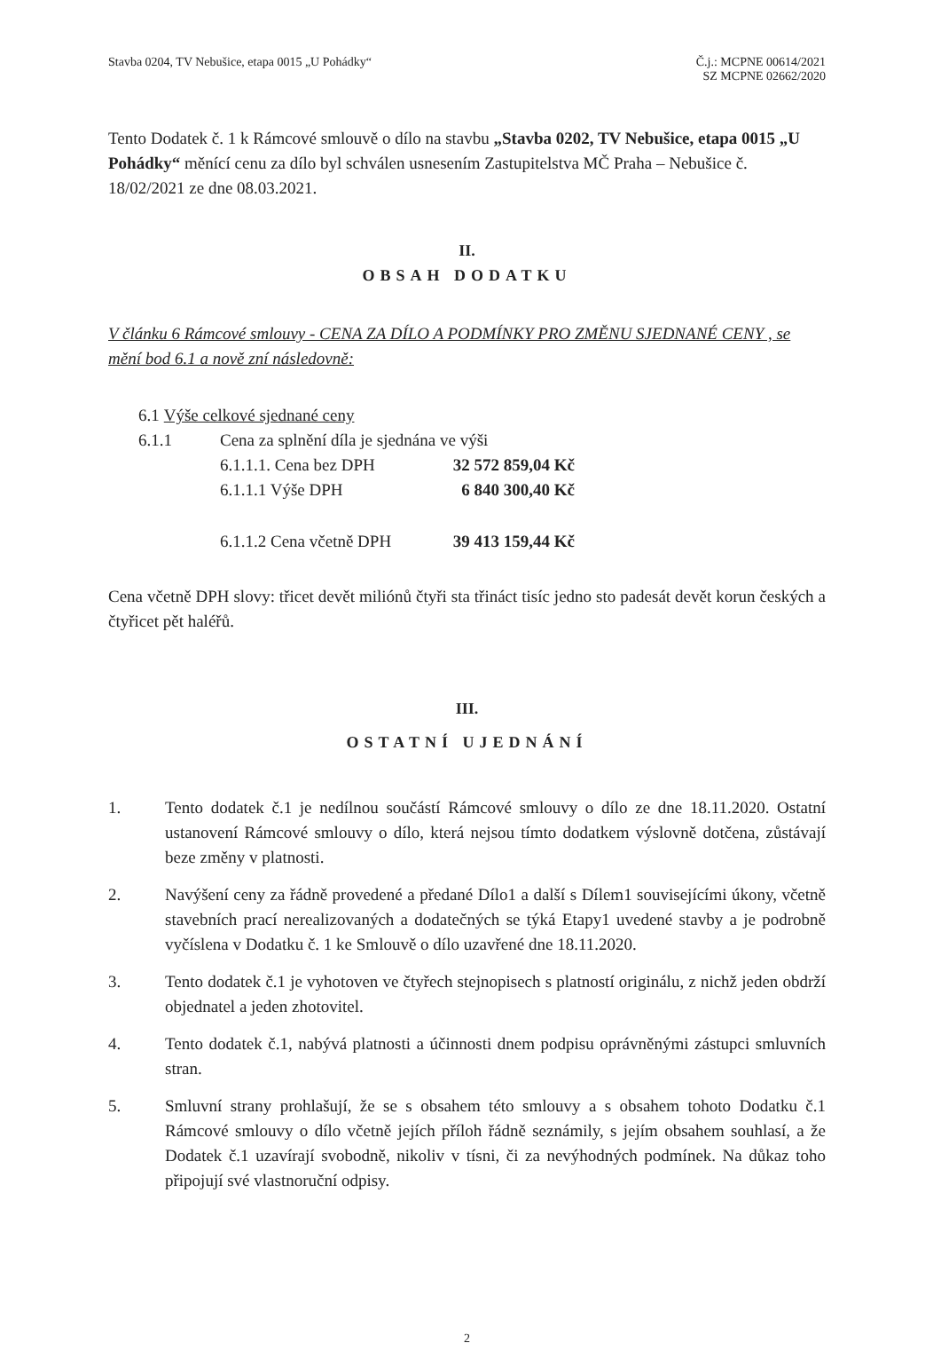Stavba 0204, TV Nebušice, etapa 0015 „U Pohádky“
Č.j.: MCPNE 00614/2021
SZ MCPNE 02662/2020
Tento Dodatek č. 1 k Rámcové smlouvě o dílo na stavbu „Stavba 0202, TV Nebušice, etapa 0015 „U Pohádky“ měnící cenu za dílo byl schválen usnesením Zastupitelstva MČ Praha – Nebušice č. 18/02/2021 ze dne 08.03.2021.
II.
OBSAH DODATKU
V článku 6 Rámcové smlouvy - CENA ZA DÍLO A PODMÍNKY PRO ZMĚNU SJEDNANÉ CENY , se mění bod 6.1 a nově zní následovně:
6.1 Výše celkové sjednané ceny
6.1.1 Cena za splnění díla je sjednána ve výši
6.1.1.1. Cena bez DPH 32 572 859,04 Kč
6.1.1.1 Výše DPH 6 840 300,40 Kč
6.1.1.2 Cena včetně DPH 39 413 159,44 Kč
Cena včetně DPH slovy: třicet devět miliónů čtyři sta třináct tisíc jedno sto padesát devět korun českých a čtyřicet pět haléřů.
III.
OSTATNÍ UJEDNÁNÍ
1. Tento dodatek č.1 je nedílnou součástí Rámcové smlouvy o dílo ze dne 18.11.2020. Ostatní ustanovení Rámcové smlouvy o dílo, která nejsou tímto dodatkem výslovně dotčena, zůstávají beze změny v platnosti.
2. Navýšení ceny za řádně provedené a předané Dílo1 a další s Dílem1 souvisejícími úkony, včetně stavebních prací nerealizovaných a dodatečných se týká Etapy1 uvedené stavby a je podrobně vyčíslena v Dodatku č. 1 ke Smlouvě o dílo uzavřené dne 18.11.2020.
3. Tento dodatek č.1 je vyhotoven ve čtyřech stejnopisech s platností originálu, z nichž jeden obdrží objednatel a jeden zhotovitel.
4. Tento dodatek č.1, nabývá platnosti a účinnosti dnem podpisu oprávněnými zástupci smluvních stran.
5. Smluvní strany prohlašují, že se s obsahem této smlouvy a s obsahem tohoto Dodatku č.1 Rámcové smlouvy o dílo včetně jejích příloh řádně seznámily, s jejím obsahem souhlasí, a že Dodatek č.1 uzavírají svobodně, nikoliv v tísni, či za nevýhodných podmínek. Na důkaz toho připojují své vlastnoruční odpisy.
2